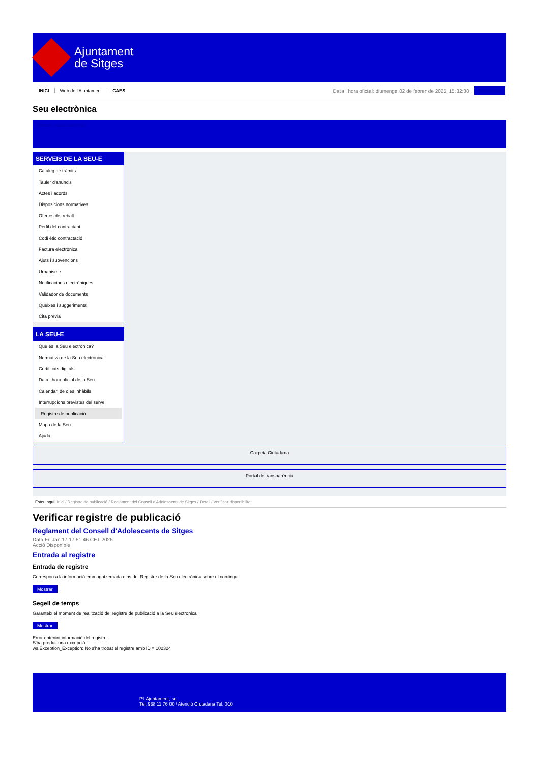Ajuntament
de Sitges
INICI Web de l'Ajuntament CAES Data i hora oficial: diumenge 02 de febrer de 2025, 15:32:38 Sincronitza
Seu electrònica
Obtenir còpia autèntica
SERVEIS DE LA SEU-E
Catàleg de tràmits
Tauler d'anuncis
Actes i acords
Disposicions normatives
Ofertes de treball
Perfil del contractant
Codi ètic contractació
Factura electrònica
Ajuts i subvencions
Urbanisme
Notificacions electròniques
Validador de documents
Queixes i suggeriments
Cita prèvia
LA SEU-E
Què és la Seu electrònica?
Normativa de la Seu electrònica
Certificats digitals
Data i hora oficial de la Seu
Calendari de dies inhàbils
Interrupcions previstes del servei
Registre de publicació
Mapa de la Seu
Ajuda
Carpeta Ciutadana
Portal de transparència
Esteu aquí: Inici / Registre de publicació / Reglament del Consell d'Adolescents de Sitges / Detall / Verificar disponibilitat
Verificar registre de publicació
Reglament del Consell d'Adolescents de Sitges
Data Fri Jan 17 17:51:46 CET 2025
Acció Disponible
Entrada al registre
Entrada de registre
Correspon a la informació emmagatzemada dins del Registre de la Seu electrònica sobre el contingut
Mostrar
Segell de temps
Garanteix el moment de realització del registre de publicació a la Seu electrònica
Mostrar
Error obtenint informació del registre:
S'ha produit una excepció
ws.Exception_Exception: No s'ha trobat el registre amb ID = 102324
Pl. Ajuntament, sn.
Tel. 938 11 76 00 / Atenció Ciutadana Tel. 010